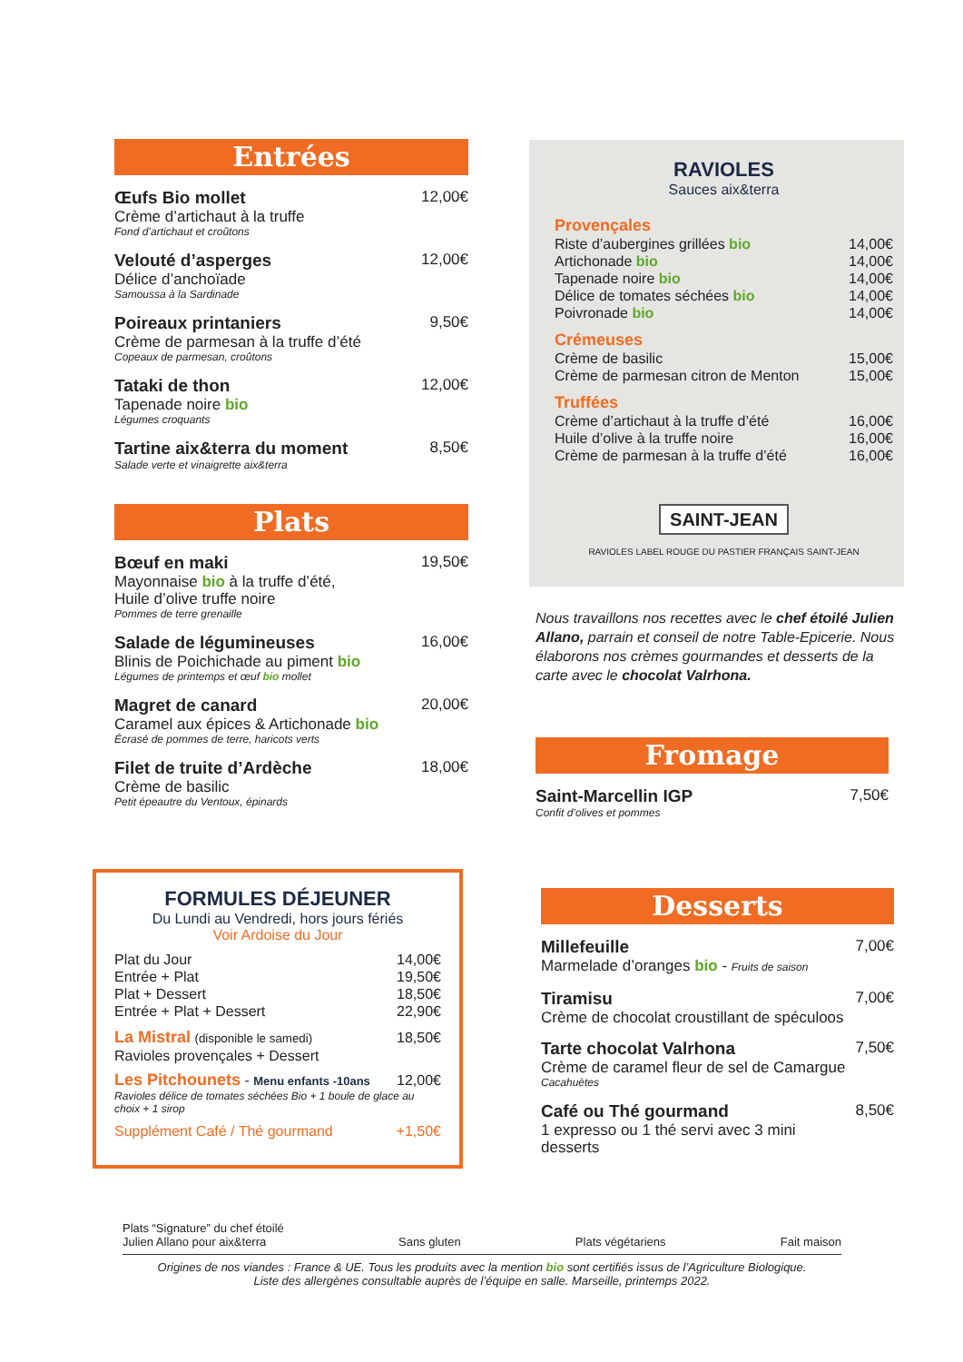Entrées
Œufs Bio mollet
Crème d’artichaut à la truffe
Fond d’artichaut et croûtons
12,00€
Velouté d’asperges
Délice d’anchoïade
Samoussa à la Sardinade
12,00€
Poireaux printaniers
Crème de parmesan à la truffe d’été
Copeaux de parmesan, croûtons
9,50€
Tataki de thon
Tapenade noire bio
Légumes croquants
12,00€
Tartine aix&terra du moment
Salade verte et vinaigrette aix&terra
8,50€
Plats
Bœuf en maki
Mayonnaise bio à la truffe d’été,
Huile d’olive truffe noire
Pommes de terre grenaille
19,50€
Salade de légumineuses
Blinis de Poichichade au piment bio
Légumes de printemps et œuf bio mollet
16,00€
Magret de canard
Caramel aux épices & Artichonade bio
Écrasé de pommes de terre, haricots verts
20,00€
Filet de truite d’Ardèche
Crème de basilic
Petit épeautre du Ventoux, épinards
18,00€
FORMULES DÉJEUNER
Du Lundi au Vendredi, hors jours fériés
Voir Ardoise du Jour
Plat du Jour 14,00€
Entrée + Plat 19,50€
Plat + Dessert 18,50€
Entrée + Plat + Dessert 22,90€
La Mistral (disponible le samedi) 18,50€
Ravioles provençales + Dessert
Les Pitchounets - Menu enfants -10ans 12,00€
Ravioles délice de tomates séchées Bio + 1 boule de glace au choix + 1 sirop
Supplément Café / Thé gourmand +1,50€
RAVIOLES
Sauces aix&terra
Provençales
Riste d’aubergines grillées bio 14,00€
Artichonade bio 14,00€
Tapenade noire bio 14,00€
Délice de tomates séchées bio 14,00€
Poivronade bio 14,00€
Crémeuses
Crème de basilic 15,00€
Crème de parmesan citron de Menton 15,00€
Truffées
Crème d’artichaut à la truffe d’été 16,00€
Huile d’olive à la truffe noire 16,00€
Crème de parmesan à la truffe d’été 16,00€
SAINT-JEAN
RAVIOLES LABEL ROUGE DU PASTIER FRANÇAIS SAINT-JEAN
Nous travaillons nos recettes avec le chef étoilé Julien Allano, parrain et conseil de notre Table-Epicerie. Nous élaborons nos crèmes gourmandes et desserts de la carte avec le chocolat Valrhona.
Fromage
Saint-Marcellin IGP
Confit d’olives et pommes
7,50€
Desserts
Millefeuille
Marmelade d’oranges bio - Fruits de saison
7,00€
Tiramisu
Crème de chocolat croustillant de spéculoos
7,00€
Tarte chocolat Valrhona
Crème de caramel fleur de sel de Camargue
Cacahuètes
7,50€
Café ou Thé gourmand
1 expresso ou 1 thé servi avec 3 mini desserts
8,50€
Plats “Signature” du chef étoilé
Julien Allano pour aix&terra
Sans gluten
Plats végétariens
Fait maison
Origines de nos viandes : France & UE. Tous les produits avec la mention bio sont certifiés issus de l’Agriculture Biologique.
Liste des allergènes consultable auprès de l’équipe en salle. Marseille, printemps 2022.